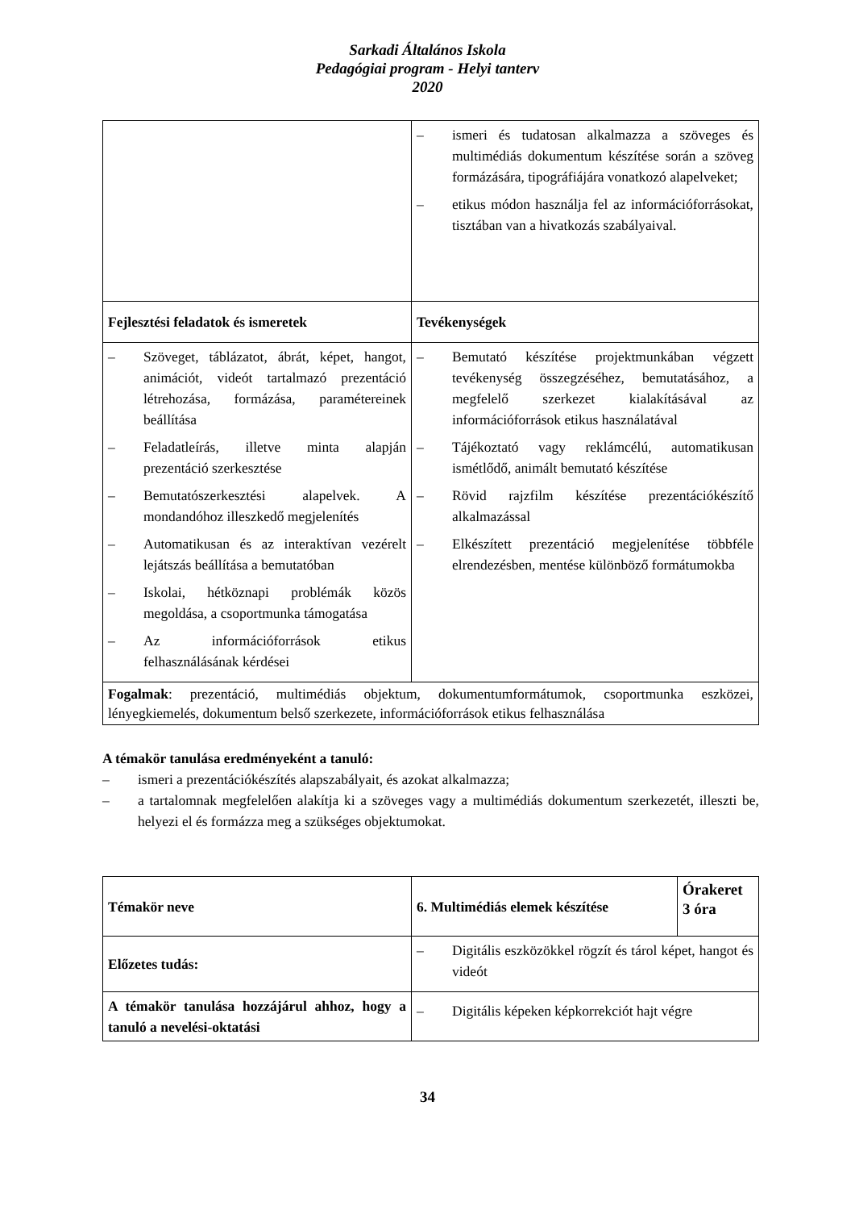Sarkadi Általános Iskola
Pedagógiai program - Helyi tanterv
2020
| | – ismeri és tudatosan alkalmazza a szöveges és multimédiás dokumentum készítése során a szöveg formázására, tipográfiájára vonatkozó alapelveket; – etikus módon használja fel az információforrásokat, tisztában van a hivatkozás szabályaival. |
| Fejlesztési feladatok és ismeretek | Tevékenységek |
| – Szöveget, táblázatot, ábrát, képet, hangot, animációt, videót tartalmazó prezentáció létrehozása, formázása, paramétereinek beállítása – Feladatleírás, illetve minta alapján prezentáció szerkesztése – Bemutatószerkesztési alapelvek. A mondandóhoz illeszkedő megjelenítés – Automatikusan és az interaktívan vezérelt lejátszás beállítása a bemutatóban – Iskolai, hétköznapi problémák közös megoldása, a csoportmunka támogatása – Az információforrások etikus felhasználásának kérdései | – Bemutató készítése projektmunkában végzett tevékenység összegzéséhez, bemutatásához, a megfelelő szerkezet kialakításával az információforrások etikus használatával – Tájékoztató vagy reklámcélú, automatikusan ismétlődő, animált bemutató készítése – Rövid rajzfilm készítése prezentációkészítő alkalmazással – Elkészített prezentáció megjelenítése többféle elrendezésben, mentése különböző formátumokba |
| Fogalmak : prezentáció, multimédiás objektum, dokumentumformátumok, csoportmunka eszközei, lényegkiemelés, dokumentum belső szerkezete, információforrások etikus felhasználása | |
A témakör tanulása eredményeként a tanuló:
– ismeri a prezentációkészítés alapszabályait, és azokat alkalmazza;
– a tartalomnak megfelelően alakítja ki a szöveges vagy a multimédiás dokumentum szerkezetét, illeszti be, helyezi el és formázza meg a szükséges objektumokat.
| Témakör neve | 6. Multimédiás elemek készítése | Órakeret 3 óra |
| --- | --- | --- |
| Előzetes tudás: | – Digitális eszközökkel rögzít és tárol képet, hangot és videót | |
| A témakör tanulása hozzájárul ahhoz, hogy a tanuló a nevelési-oktatási | – Digitális képeken képkorrekciót hajt végre | |
34